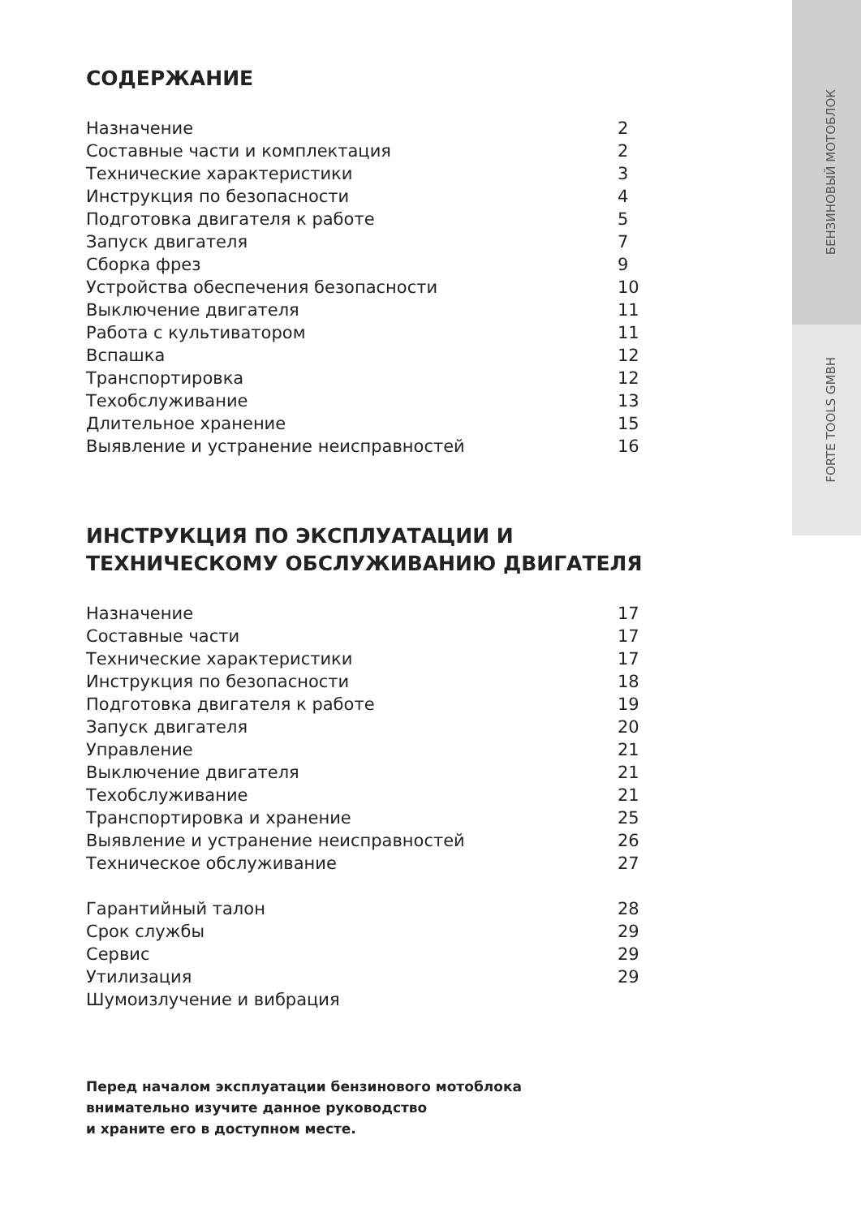БЕНЗИНОВЫЙ МОТОБЛОК
FORTE TOOLS GMBH
СОДЕРЖАНИЕ
Назначение 2
Составные части и комплектация 2
Технические характеристики 3
Инструкция по безопасности 4
Подготовка двигателя к работе 5
Запуск двигателя 7
Сборка фрез 9
Устройства обеспечения безопасности 10
Выключение двигателя 11
Работа с культиватором 11
Вспашка 12
Транспортировка 12
Техобслуживание 13
Длительное хранение 15
Выявление и устранение неисправностей 16
ИНСТРУКЦИЯ ПО ЭКСПЛУАТАЦИИ И ТЕХНИЧЕСКОМУ ОБСЛУЖИВАНИЮ ДВИГАТЕЛЯ
Назначение 17
Составные части 17
Технические характеристики 17
Инструкция по безопасности 18
Подготовка двигателя к работе 19
Запуск двигателя 20
Управление 21
Выключение двигателя 21
Техобслуживание 21
Транспортировка и хранение 25
Выявление и устранение неисправностей 26
Техническое обслуживание 27
Гарантийный талон 28
Срок службы 29
Сервис 29
Утилизация 29
Шумоизлучение и вибрация
Перед началом эксплуатации бензинового мотоблока
внимательно изучите данное руководство
и храните его в доступном месте.